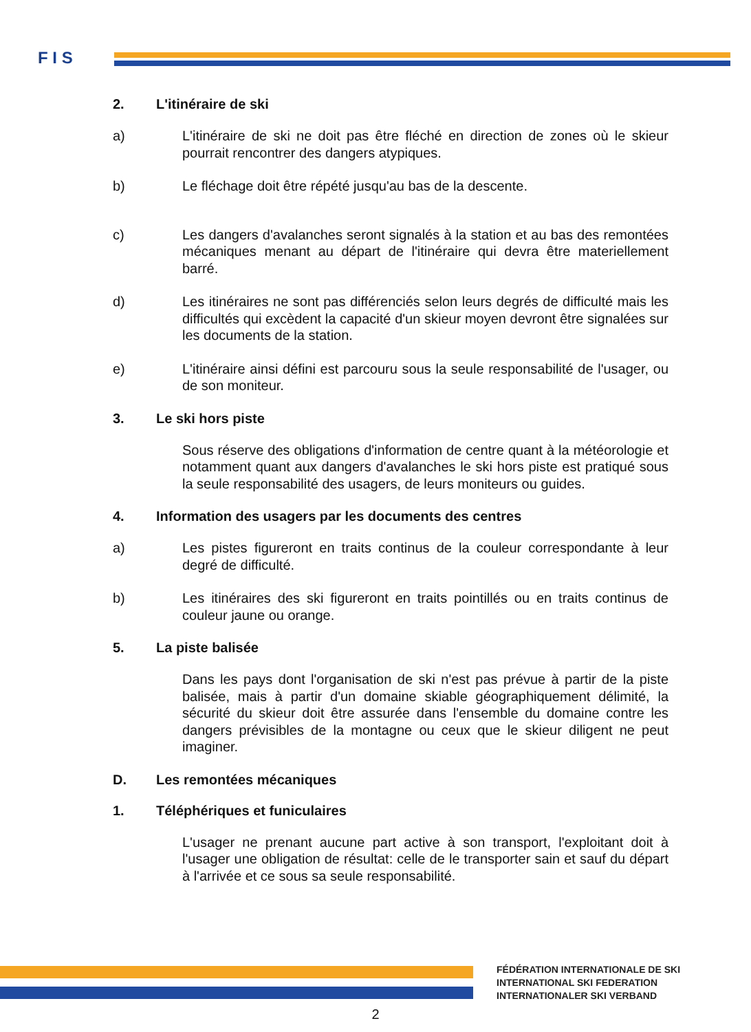F I S
2. L'itinéraire de ski
a) L'itinéraire de ski ne doit pas être fléché en direction de zones où le skieur pourrait rencontrer des dangers atypiques.
b) Le fléchage doit être répété jusqu'au bas de la descente.
c) Les dangers d'avalanches seront signalés à la station et au bas des remontées mécaniques menant au départ de l'itinéraire qui devra être materiellement barré.
d) Les itinéraires ne sont pas différenciés selon leurs degrés de difficulté mais les difficultés qui excèdent la capacité d'un skieur moyen devront être signalées sur les documents de la station.
e) L'itinéraire ainsi défini est parcouru sous la seule responsabilité de l'usager, ou de son moniteur.
3. Le ski hors piste
Sous réserve des obligations d'information de centre quant à la météorologie et notamment quant aux dangers d'avalanches le ski hors piste est pratiqué sous la seule responsabilité des usagers, de leurs moniteurs ou guides.
4. Information des usagers par les documents des centres
a) Les pistes figureront en traits continus de la couleur correspondante à leur degré de difficulté.
b) Les itinéraires des ski figureront en traits pointillés ou en traits continus de couleur jaune ou orange.
5. La piste balisée
Dans les pays dont l'organisation de ski n'est pas prévue à partir de la piste balisée, mais à partir d'un domaine skiable géographiquement délimité, la sécurité du skieur doit être assurée dans l'ensemble du domaine contre les dangers prévisibles de la montagne ou ceux que le skieur diligent ne peut imaginer.
D. Les remontées mécaniques
1. Téléphériques et funiculaires
L'usager ne prenant aucune part active à son transport, l'exploitant doit à l'usager une obligation de résultat: celle de le transporter sain et sauf du départ à l'arrivée et ce sous sa seule responsabilité.
FÉDÉRATION INTERNATIONALE DE SKI
INTERNATIONAL SKI FEDERATION
INTERNATIONALER SKI VERBAND
2